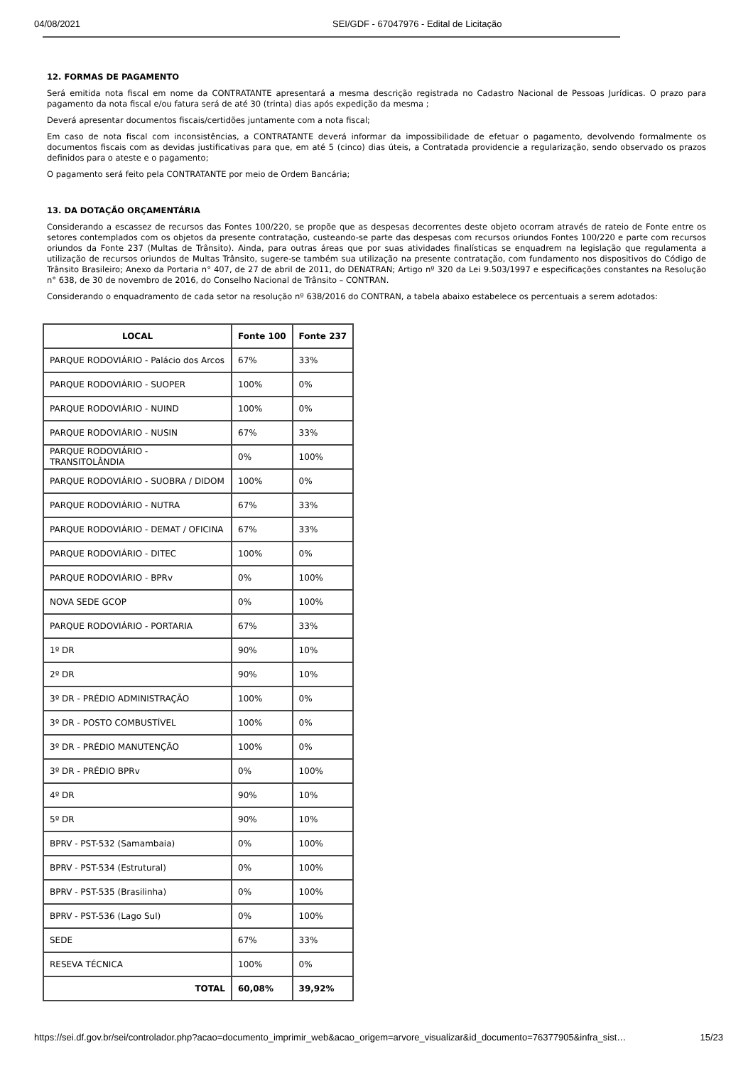04/08/2021 SEI/GDF - 67047976 - Edital de Licitação
12. FORMAS DE PAGAMENTO
Será emitida nota fiscal em nome da CONTRATANTE apresentará a mesma descrição registrada no Cadastro Nacional de Pessoas Jurídicas. O prazo para pagamento da nota fiscal e/ou fatura será de até 30 (trinta) dias após expedição da mesma ;
Deverá apresentar documentos fiscais/certidões juntamente com a nota fiscal;
Em caso de nota fiscal com inconsistências, a CONTRATANTE deverá informar da impossibilidade de efetuar o pagamento, devolvendo formalmente os documentos fiscais com as devidas justificativas para que, em até 5 (cinco) dias úteis, a Contratada providencie a regularização, sendo observado os prazos definidos para o ateste e o pagamento;
O pagamento será feito pela CONTRATANTE por meio de Ordem Bancária;
13. DA DOTAÇÃO ORÇAMENTÁRIA
Considerando a escassez de recursos das Fontes 100/220, se propõe que as despesas decorrentes deste objeto ocorram através de rateio de Fonte entre os setores contemplados com os objetos da presente contratação, custeando-se parte das despesas com recursos oriundos Fontes 100/220 e parte com recursos oriundos da Fonte 237 (Multas de Trânsito). Ainda, para outras áreas que por suas atividades finalísticas se enquadrem na legislação que regulamenta a utilização de recursos oriundos de Multas Trânsito, sugere-se também sua utilização na presente contratação, com fundamento nos dispositivos do Código de Trânsito Brasileiro; Anexo da Portaria n° 407, de 27 de abril de 2011, do DENATRAN; Artigo nº 320 da Lei 9.503/1997 e especificações constantes na Resolução n° 638, de 30 de novembro de 2016, do Conselho Nacional de Trânsito – CONTRAN.
Considerando o enquadramento de cada setor na resolução nº 638/2016 do CONTRAN, a tabela abaixo estabelece os percentuais a serem adotados:
| LOCAL | Fonte 100 | Fonte 237 |
| --- | --- | --- |
| PARQUE RODOVIÁRIO - Palácio dos Arcos | 67% | 33% |
| PARQUE RODOVIÁRIO - SUOPER | 100% | 0% |
| PARQUE RODOVIÁRIO - NUIND | 100% | 0% |
| PARQUE RODOVIÁRIO - NUSIN | 67% | 33% |
| PARQUE RODOVIÁRIO - TRANSITOLÂNDIA | 0% | 100% |
| PARQUE RODOVIÁRIO - SUOBRA / DIDOM | 100% | 0% |
| PARQUE RODOVIÁRIO - NUTRA | 67% | 33% |
| PARQUE RODOVIÁRIO - DEMAT / OFICINA | 67% | 33% |
| PARQUE RODOVIÁRIO - DITEC | 100% | 0% |
| PARQUE RODOVIÁRIO - BPRv | 0% | 100% |
| NOVA SEDE GCOP | 0% | 100% |
| PARQUE RODOVIÁRIO - PORTARIA | 67% | 33% |
| 1º DR | 90% | 10% |
| 2º DR | 90% | 10% |
| 3º DR - PRÉDIO ADMINISTRAÇÃO | 100% | 0% |
| 3º DR - POSTO COMBUSTÍVEL | 100% | 0% |
| 3º DR - PRÉDIO MANUTENÇÃO | 100% | 0% |
| 3º DR - PRÉDIO BPRv | 0% | 100% |
| 4º DR | 90% | 10% |
| 5º DR | 90% | 10% |
| BPRV - PST-532 (Samambaia) | 0% | 100% |
| BPRV - PST-534 (Estrutural) | 0% | 100% |
| BPRV - PST-535 (Brasilinha) | 0% | 100% |
| BPRV - PST-536 (Lago Sul) | 0% | 100% |
| SEDE | 67% | 33% |
| RESEVA TÉCNICA | 100% | 0% |
| TOTAL | 60,08% | 39,92% |
https://sei.df.gov.br/sei/controlador.php?acao=documento_imprimir_web&acao_origem=arvore_visualizar&id_documento=76377905&infra_sist… 15/23